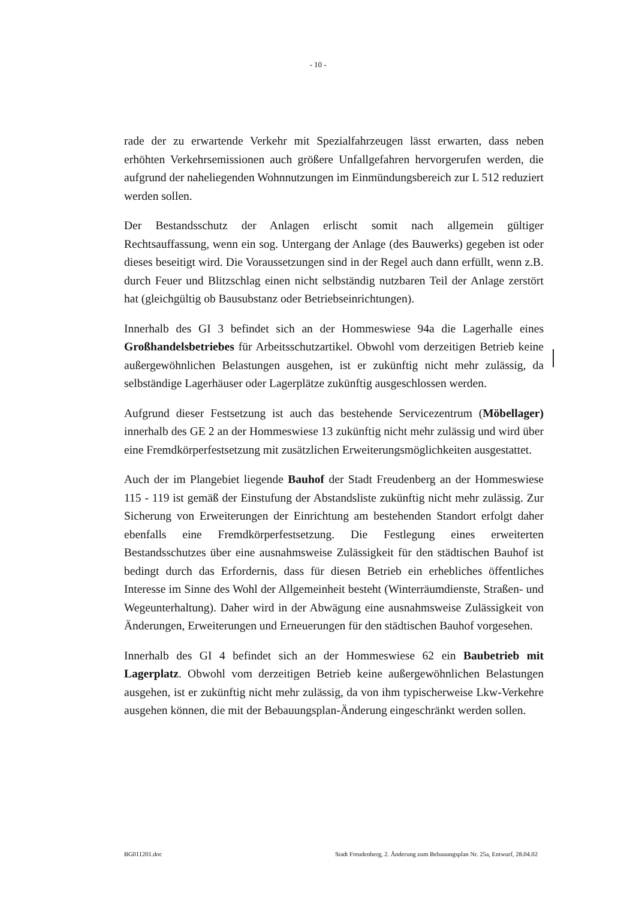- 10 -
rade der zu erwartende Verkehr mit Spezialfahrzeugen lässt erwarten, dass neben erhöhten Verkehrsemissionen auch größere Unfallgefahren hervorgerufen werden, die aufgrund der naheliegenden Wohnnutzungen im Einmündungsbereich zur L 512 reduziert werden sollen.
Der Bestandsschutz der Anlagen erlischt somit nach allgemein gültiger Rechtsauffassung, wenn ein sog. Untergang der Anlage (des Bauwerks) gegeben ist oder dieses beseitigt wird. Die Voraussetzungen sind in der Regel auch dann erfüllt, wenn z.B. durch Feuer und Blitzschlag einen nicht selbständig nutzbaren Teil der Anlage zerstört hat (gleichgültig ob Bausubstanz oder Betriebseinrichtungen).
Innerhalb des GI 3 befindet sich an der Hommeswiese 94a die Lagerhalle eines Großhandelsbetriebes für Arbeitsschutzartikel. Obwohl vom derzeitigen Betrieb keine außergewöhnlichen Belastungen ausgehen, ist er zukünftig nicht mehr zulässig, da selbständige Lagerhäuser oder Lagerplätze zukünftig ausgeschlossen werden.
Aufgrund dieser Festsetzung ist auch das bestehende Servicezentrum (Möbellager) innerhalb des GE 2 an der Hommeswiese 13 zukünftig nicht mehr zulässig und wird über eine Fremdkörperfestsetzung mit zusätzlichen Erweiterungsmöglichkeiten ausgestattet.
Auch der im Plangebiet liegende Bauhof der Stadt Freudenberg an der Hommeswiese 115 - 119 ist gemäß der Einstufung der Abstandsliste zukünftig nicht mehr zulässig. Zur Sicherung von Erweiterungen der Einrichtung am bestehenden Standort erfolgt daher ebenfalls eine Fremdkörperfestsetzung. Die Festlegung eines erweiterten Bestandsschutzes über eine ausnahmsweise Zulässigkeit für den städtischen Bauhof ist bedingt durch das Erfordernis, dass für diesen Betrieb ein erhebliches öffentliches Interesse im Sinne des Wohl der Allgemeinheit besteht (Winterräumdienste, Straßen- und Wegeunterhaltung). Daher wird in der Abwägung eine ausnahmsweise Zulässigkeit von Änderungen, Erweiterungen und Erneuerungen für den städtischen Bauhof vorgesehen.
Innerhalb des GI 4 befindet sich an der Hommeswiese 62 ein Baubetrieb mit Lagerplatz. Obwohl vom derzeitigen Betrieb keine außergewöhnlichen Belastungen ausgehen, ist er zukünftig nicht mehr zulässig, da von ihm typischerweise Lkw-Verkehre ausgehen können, die mit der Bebauungsplan-Änderung eingeschränkt werden sollen.
BG011201.doc Stadt Freudenberg, 2. Änderung zum Bebauungsplan Nr. 25a, Entwurf, 28.04.02